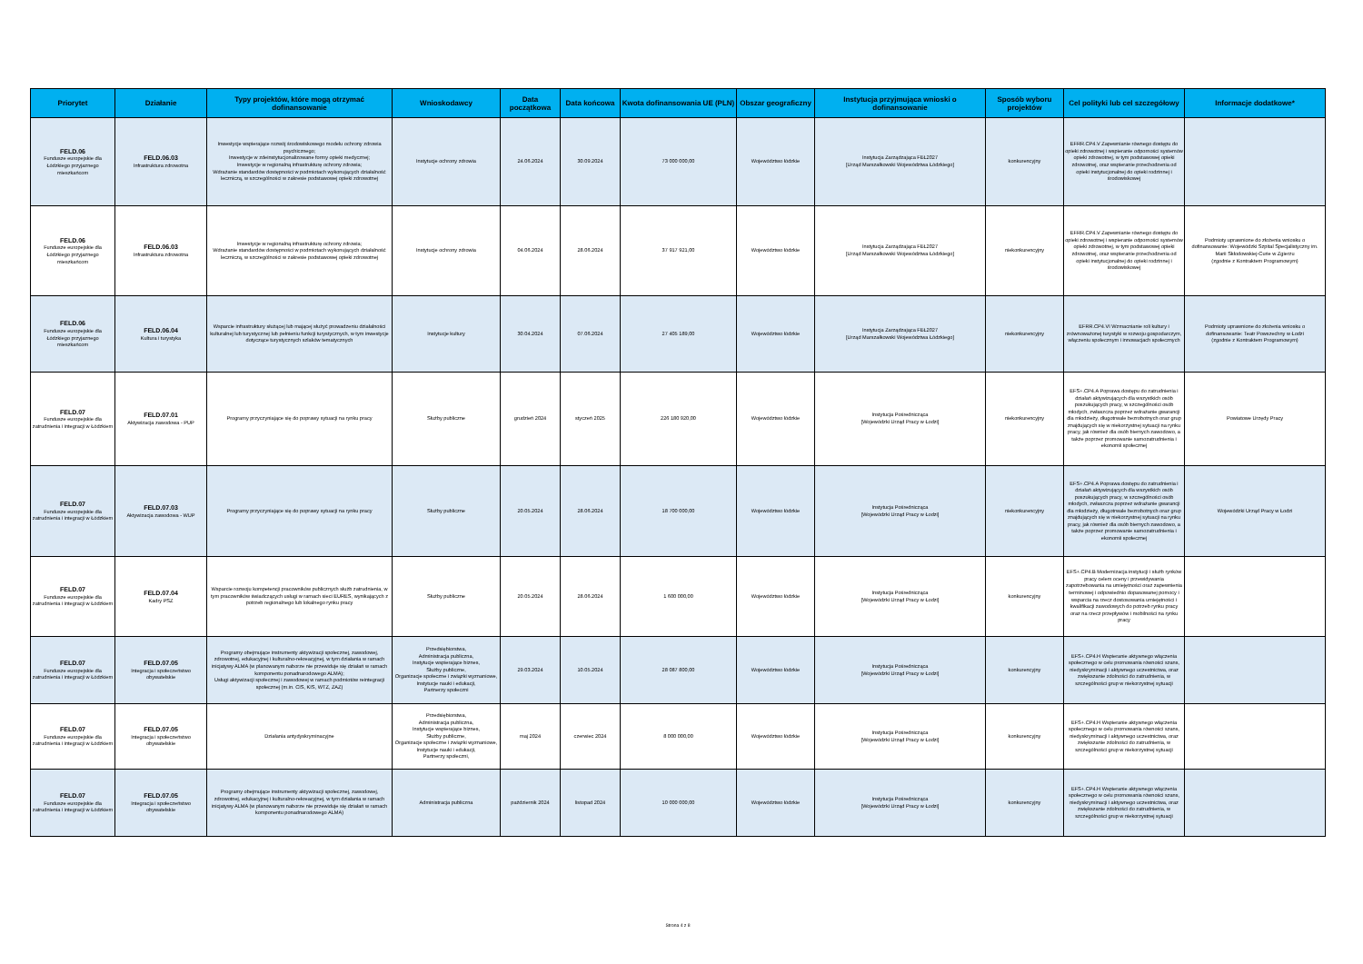| Priorytet | Działanie | Typy projektów, które mogą otrzymać dofinansowanie | Wnioskodawcy | Data początkowa | Data końcowa | Kwota dofinansowania UE (PLN) | Obszar geograficzny | Instytucja przyjmująca wnioski o dofinansowanie | Sposób wyboru projektów | Cel polityki lub cel szczegółowy | Informacje dodatkowe* |
| --- | --- | --- | --- | --- | --- | --- | --- | --- | --- | --- | --- |
| FELD.06 Fundusze europejskie dla Łódzkiego przyjaznego mieszkańcom | FELD.06.03 Infrastruktura zdrowotna | Inwestycje wspierające rozwój środowiskowego modelu ochrony zdrowia psychicznego; Inwestycje w zdeinstytucjonalizowane formy opieki medycznej; Inwestycje w regionalną infrastrukturę ochrony zdrowia; Wdrażanie standardów dostępności w podmiotach wykonujących działalność leczniczą, w szczególności w zakresie podstawowej opieki zdrowotnej | Instytucje ochrony zdrowia | 24.06.2024 | 30.09.2024 | 73 000 000,00 | Województwo łódzkie | Instytucja Zarządzająca FEŁ2027 [Urząd Marszałkowski Województwa Łódzkiego] | konkurencyjny | EFRR.CP4.V Zapewnianie równego dostępu do opieki zdrowotnej i wspieranie odporności systemów opieki zdrowotnej, w tym podstawowej opieki zdrowotnej, oraz wspieranie przechodzenia od opieki instytucjonalnej do opieki rodzinnej i środowiskowej | |
| FELD.06 Fundusze europejskie dla Łódzkiego przyjaznego mieszkańcom | FELD.06.03 Infrastruktura zdrowotna | Inwestycje w regionalną infrastrukturę ochrony zdrowia; Wdrażanie standardów dostępności w podmiotach wykonujących działalność leczniczą, w szczególności w zakresie podstawowej opieki zdrowotnej | Instytucje ochrony zdrowia | 04.06.2024 | 28.06.2024 | 37 917 921,00 | Województwo łódzkie | Instytucja Zarządzająca FEŁ2027 [Urząd Marszałkowski Województwa Łódzkiego] | niekonkurencyjny | EFRR.CP4.V Zapewnianie równego dostępu do opieki zdrowotnej i wspieranie odporności systemów opieki zdrowotnej, w tym podstawowej opieki zdrowotnej, oraz wspieranie przechodzenia od opieki instytucjonalnej do opieki rodzinnej i środowiskowej | Podmioty uprawnione do złożenia wniosku o dofinansowanie: Wojewódzki Szpital Specjalistyczny im. Marii Skłodowskiej-Curie w Zgierzu (zgodnie z Kontraktem Programowym) |
| FELD.06 Fundusze europejskie dla Łódzkiego przyjaznego mieszkańcom | FELD.06.04 Kultura i turystyka | Wsparcie infrastruktury służącej lub mającej służyć prowadzeniu działalności kulturalnej lub turystycznej lub pełnieniu funkcji turystycznych, w tym inwestycje dotyczące turystycznych szlaków tematycznych | Instytucje kultury | 30.04.2024 | 07.06.2024 | 27 405 189,00 | Województwo łódzkie | Instytucja Zarządzająca FEŁ2027 [Urząd Marszałkowski Województwa Łódzkiego] | niekonkurencyjny | EFRR.CP4.VI Wzmacnianie roli kultury i zrównoważonej turystyki w rozwoju gospodarczym, włączeniu społecznym i innowacjach społecznych | Podmioty uprawnione do złożenia wniosku o dofinansowanie: Teatr Powszechny w Łodzi (zgodnie z Kontraktem Programowym) |
| FELD.07 Fundusze europejskie dla zatrudnienia i integracji w Łódzkiem | FELD.07.01 Aktywizacja zawodowa - PUP | Programy przyczyniające się do poprawy sytuacji na rynku pracy | Służby publiczne | grudzień 2024 | styczeń 2025 | 226 180 920,00 | Województwo łódzkie | Instytucja Pośrednicząca [Wojewódzki Urząd Pracy w Łodzi] | niekonkurencyjny | EFS+.CP4.A Poprawa dostępu do zatrudnienia i działań aktywizujących dla wszystkich osób poszukujących pracy, w szczególności osób młodych, zwłaszcza poprzez wdrażanie gwarancji dla młodzieży, długotrwale bezrobotnych oraz grup znajdujących się w niekorzystnej sytuacji na rynku pracy, jak również dla osób biernych zawodowo, a także poprzez promowanie samozatrudnienia i ekonomii społecznej | Powiatowe Urzędy Pracy |
| FELD.07 Fundusze europejskie dla zatrudnienia i integracji w Łódzkiem | FELD.07.03 Aktywizacja zawodowa - WUP | Programy przyczyniające się do poprawy sytuacji na rynku pracy | Służby publiczne | 20.05.2024 | 28.06.2024 | 18 700 000,00 | Województwo łódzkie | Instytucja Pośrednicząca [Wojewódzki Urząd Pracy w Łodzi] | niekonkurencyjny | EFS+.CP4.A Poprawa dostępu do zatrudnienia i działań aktywizujących dla wszystkich osób poszukujących pracy, w szczególności osób młodych, zwłaszcza poprzez wdrażanie gwarancji dla młodzieży, długotrwale bezrobotnych oraz grup znajdujących się w niekorzystnej sytuacji na rynku pracy, jak również dla osób biernych zawodowo, a także poprzez promowanie samozatrudnienia i ekonomii społecznej | Wojewódzki Urząd Pracy w Łodzi |
| FELD.07 Fundusze europejskie dla zatrudnienia i integracji w Łódzkiem | FELD.07.04 Kadry PSZ | Wsparcie rozwoju kompetencji pracowników publicznych służb zatrudnienia, w tym pracowników świadczących usługi w ramach sieci EURES, wynikających z potrzeb regionalnego lub lokalnego rynku pracy | Służby publiczne | 20.05.2024 | 28.06.2024 | 1 600 000,00 | Województwo łódzkie | Instytucja Pośrednicząca [Wojewódzki Urząd Pracy w Łodzi] | konkurencyjny | EFS+.CP4.B Modernizacja instytucji i służb rynków pracy celem oceny i przewidywania zapotrzebowania na umiejętności oraz zapewnienia terminowej i odpowiednio dopasowanej pomocy i wsparcia na rzecz dostosowania umiejętności i kwalifikacji zawodowych do potrzeb rynku pracy oraz na rzecz przepływów i mobilności na rynku pracy | |
| FELD.07 Fundusze europejskie dla zatrudnienia i integracji w Łódzkiem | FELD.07.05 Integracja i społeczeństwo obywatelskie | Programy obejmujące instrumenty aktywizacji społecznej, zawodowej, zdrowotnej, edukacyjnej i kulturalno-rekreacyjnej, w tym działania w ramach inicjatywy ALMA (w planowanym naborze nie przewiduje się działań w ramach komponentu ponadnarodowego ALMA); Usługi aktywizacji społecznej i zawodowej w ramach podmiotów reintegracji społecznej (m.in. CIS, KIS, WTZ, ZAZ) | Przedsiębiorstwa, Administracja publiczna, Instytucje wspierające biznes, Służby publiczne, Organizacje społeczne i związki wyznaniowe, Instytucje nauki i edukacji, Partnerzy społeczni | 29.03.2024 | 10.05.2024 | 28 087 800,00 | Województwo łódzkie | Instytucja Pośrednicząca [Wojewódzki Urząd Pracy w Łodzi] | konkurencyjny | EFS+.CP4.H Wspieranie aktywnego włączenia społecznego w celu promowania równości szans, niedyskryminacji i aktywnego uczestnictwa, oraz zwiększanie zdolności do zatrudnienia, w szczególności grup w niekorzystnej sytuacji | |
| FELD.07 Fundusze europejskie dla zatrudnienia i integracji w Łódzkiem | FELD.07.05 Integracja i społeczeństwo obywatelskie | Działania antydyskryminacyjne | Przedsiębiorstwa, Administracja publiczna, Instytucje wspierające biznes, Służby publiczne, Organizacje społeczne i związki wyznaniowe, Instytucje nauki i edukacji, Partnerzy społeczni, | maj 2024 | czerwiec 2024 | 8 000 000,00 | Województwo łódzkie | Instytucja Pośrednicząca [Wojewódzki Urząd Pracy w Łodzi] | konkurencyjny | EFS+.CP4.H Wspieranie aktywnego włączenia społecznego w celu promowania równości szans, niedyskryminacji i aktywnego uczestnictwa, oraz zwiększanie zdolności do zatrudnienia, w szczególności grup w niekorzystnej sytuacji | |
| FELD.07 Fundusze europejskie dla zatrudnienia i integracji w Łódzkiem | FELD.07.05 Integracja i społeczeństwo obywatelskie | Programy obejmujące instrumenty aktywizacji społecznej, zawodowej, zdrowotnej, edukacyjnej i kulturalno-rekreacyjnej, w tym działania w ramach inicjatywy ALMA (w planowanym naborze nie przewiduje się działań w ramach komponentu ponadnarodowego ALMA) | Administracja publiczna | październik 2024 | listopad 2024 | 10 000 000,00 | Województwo łódzkie | Instytucja Pośrednicząca [Wojewódzki Urząd Pracy w Łodzi] | konkurencyjny | EFS+.CP4.H Wspieranie aktywnego włączenia społecznego w celu promowania równości szans, niedyskryminacji i aktywnego uczestnictwa, oraz zwiększanie zdolności do zatrudnienia, w szczególności grup w niekorzystnej sytuacji | |
Strona 4 z 8